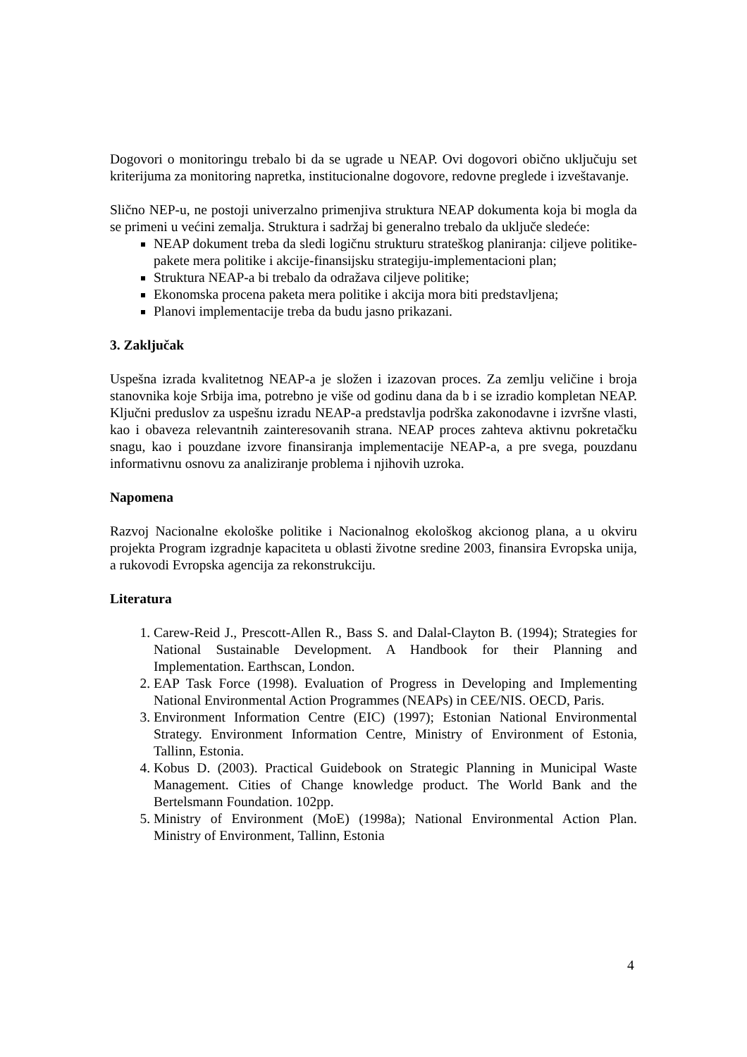Dogovori o monitoringu trebalo bi da se ugrade u NEAP. Ovi dogovori obično uključuju set kriterijuma za monitoring napretka, institucionalne dogovore, redovne preglede i izveštavanje.
Slično NEP-u, ne postoji univerzalno primenjiva struktura NEAP dokumenta koja bi mogla da se primeni u većini zemalja. Struktura i sadržaj bi generalno trebalo da uključe sledeće:
NEAP dokument treba da sledi logičnu strukturu strateškog planiranja: ciljeve politike-pakete mera politike i akcije-finansijsku strategiju-implementacioni plan;
Struktura NEAP-a bi trebalo da odražava ciljeve politike;
Ekonomska procena paketa mera politike i akcija mora biti predstavljena;
Planovi implementacije treba da budu jasno prikazani.
3. Zaključak
Uspešna izrada kvalitetnog NEAP-a je složen i izazovan proces. Za zemlju veličine i broja stanovnika koje Srbija ima, potrebno je više od godinu dana da b i se izradio kompletan NEAP. Ključni preduslov za uspešnu izradu NEAP-a predstavlja podrška zakonodavne i izvršne vlasti, kao i obaveza relevantnih zainteresovanih strana. NEAP proces zahteva aktivnu pokretačku snagu, kao i pouzdane izvore finansiranja implementacije NEAP-a, a pre svega, pouzdanu informativnu osnovu za analiziranje problema i njihovih uzroka.
Napomena
Razvoj Nacionalne ekološke politike i Nacionalnog ekološkog akcionog plana, a u okviru projekta Program izgradnje kapaciteta u oblasti životne sredine 2003, finansira Evropska unija, a rukovodi Evropska agencija za rekonstrukciju.
Literatura
1. Carew-Reid J., Prescott-Allen R., Bass S. and Dalal-Clayton B. (1994); Strategies for National Sustainable Development. A Handbook for their Planning and Implementation. Earthscan, London.
2. EAP Task Force (1998). Evaluation of Progress in Developing and Implementing National Environmental Action Programmes (NEAPs) in CEE/NIS. OECD, Paris.
3. Environment Information Centre (EIC) (1997); Estonian National Environmental Strategy. Environment Information Centre, Ministry of Environment of Estonia, Tallinn, Estonia.
4. Kobus D. (2003). Practical Guidebook on Strategic Planning in Municipal Waste Management. Cities of Change knowledge product. The World Bank and the Bertelsmann Foundation. 102pp.
5. Ministry of Environment (MoE) (1998a); National Environmental Action Plan. Ministry of Environment, Tallinn, Estonia
4